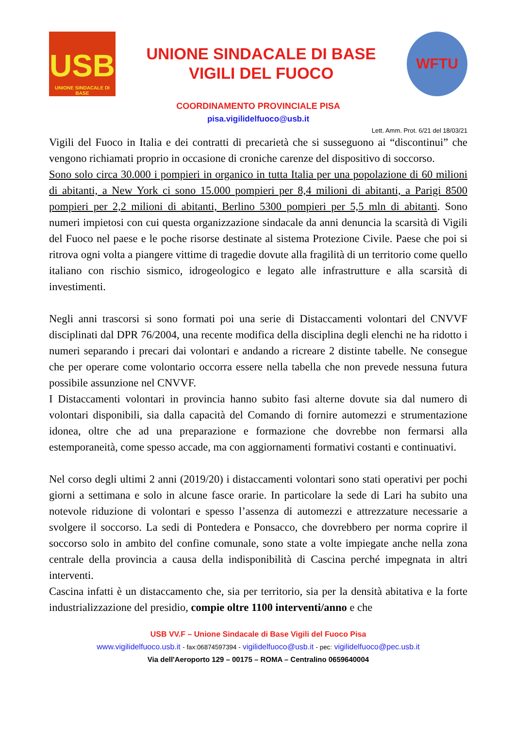USB
UNIONE SINDACALE DI BASE
UNIONE SINDACALE DI BASE
VIGILI DEL FUOCO
WFTU
COORDINAMENTO PROVINCIALE PISA
pisa.vigilidelfuoco@usb.it
Lett. Amm. Prot. 6/21 del 18/03/21
Vigili del Fuoco in Italia e dei contratti di precarietà che si susseguono ai “discontinui” che vengono richiamati proprio in occasione di croniche carenze del dispositivo di soccorso.
Sono solo circa 30.000 i pompieri in organico in tutta Italia per una popolazione di 60 milioni di abitanti, a New York ci sono 15.000 pompieri per 8,4 milioni di abitanti, a Parigi 8500 pompieri per 2,2 milioni di abitanti, Berlino 5300 pompieri per 5,5 mln di abitanti. Sono numeri impietosi con cui questa organizzazione sindacale da anni denuncia la scarsità di Vigili del Fuoco nel paese e le poche risorse destinate al sistema Protezione Civile. Paese che poi si ritrova ogni volta a piangere vittime di tragedie dovute alla fragilità di un territorio come quello italiano con rischio sismico, idrogeologico e legato alle infrastrutture e alla scarsità di investimenti.
Negli anni trascorsi si sono formati poi una serie di Distaccamenti volontari del CNVVF disciplinati dal DPR 76/2004, una recente modifica della disciplina degli elenchi ne ha ridotto i numeri separando i precari dai volontari e andando a ricreare 2 distinte tabelle. Ne consegue che per operare come volontario occorra essere nella tabella che non prevede nessuna futura possibile assunzione nel CNVVF.
I Distaccamenti volontari in provincia hanno subito fasi alterne dovute sia dal numero di volontari disponibili, sia dalla capacità del Comando di fornire automezzi e strumentazione idonea, oltre che ad una preparazione e formazione che dovrebbe non fermarsi alla estemporaneità, come spesso accade, ma con aggiornamenti formativi costanti e continuativi.
Nel corso degli ultimi 2 anni (2019/20) i distaccamenti volontari sono stati operativi per pochi giorni a settimana e solo in alcune fasce orarie. In particolare la sede di Lari ha subito una notevole riduzione di volontari e spesso l’assenza di automezzi e attrezzature necessarie a svolgere il soccorso. La sedi di Pontedera e Ponsacco, che dovrebbero per norma coprire il soccorso solo in ambito del confine comunale, sono state a volte impiegate anche nella zona centrale della provincia a causa della indisponibilità di Cascina perché impegnata in altri interventi.
Cascina infatti è un distaccamento che, sia per territorio, sia per la densità abitativa e la forte industrializzazione del presidio, compie oltre 1100 interventi/anno e che
USB VV.F – Unione Sindacale di Base Vigili del Fuoco Pisa
www.vigilidelfuoco.usb.it - fax:06874597394 - vigilidelfuoco@usb.it - pec: vigilidelfuoco@pec.usb.it
Via dell'Aeroporto 129 – 00175 – ROMA – Centralino 0659640004